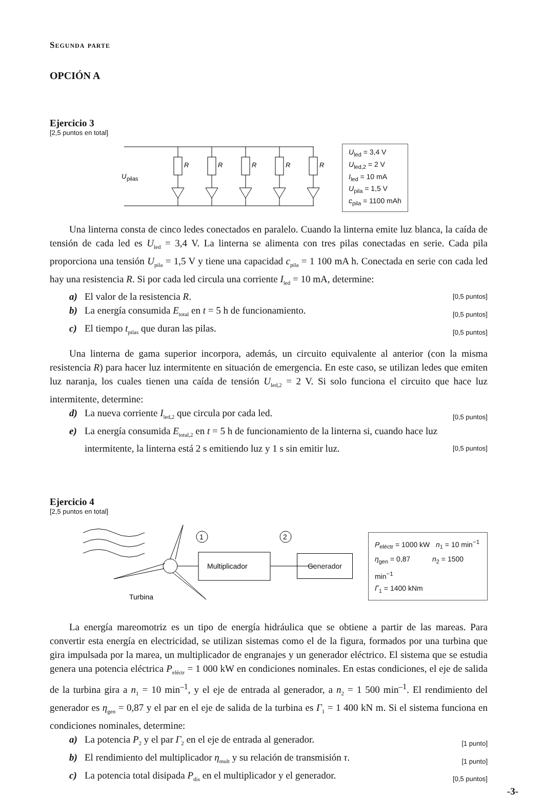Segunda parte
OPCIÓN A
Ejercicio 3
[2,5 puntos en total]
U
pilas
R
R
R
R
R
U<sub>led</sub> = 3,4 V
U<sub>led,2</sub> = 2 V
I<sub>led</sub> = 10 mA
U<sub>pila</sub> = 1,5 V
c<sub>pila</sub> = 1100 mAh
Una linterna consta de cinco ledes conectados en paralelo. Cuando la linterna emite luz blanca, la caída de tensión de cada led es U<sub>led</sub> = 3,4 V. La linterna se alimenta con tres pilas conectadas en serie. Cada pila proporciona una tensión U<sub>pila</sub> = 1,5 V y tiene una capacidad c<sub>pila</sub> = 1 100 mA h. Conectada en serie con cada led hay una resistencia R. Si por cada led circula una corriente I<sub>led</sub> = 10 mA, determine:
a) El valor de la resistencia R. [0,5 puntos]
b) La energía consumida E<sub>total</sub> en t = 5 h de funcionamiento. [0,5 puntos]
c) El tiempo t<sub>pilas</sub> que duran las pilas. [0,5 puntos]
Una linterna de gama superior incorpora, además, un circuito equivalente al anterior (con la misma resistencia R) para hacer luz intermitente en situación de emergencia. En este caso, se utilizan ledes que emiten luz naranja, los cuales tienen una caída de tensión U<sub>led,2</sub> = 2 V. Si solo funciona el circuito que hace luz intermitente, determine:
d) La nueva corriente I<sub>led,2</sub> que circula por cada led. [0,5 puntos]
e) La energía consumida E<sub>total,2</sub> en t = 5 h de funcionamiento de la linterna si, cuando hace luz intermitente, la linterna está 2 s emitiendo luz y 1 s sin emitir luz. [0,5 puntos]
Ejercicio 4
[2,5 puntos en total]
Multiplicador
1
2
Turbina
Generador
P<sub>eléctr</sub> = 1000 kW n<sub>1</sub> = 10 min<sup>−1</sup>
η<sub>gen</sub> = 0,87 n<sub>2</sub> = 1500 min<sup>−1</sup>
Γ<sub>1</sub> = 1400 kNm
La energía mareomotriz es un tipo de energía hidráulica que se obtiene a partir de las mareas. Para convertir esta energía en electricidad, se utilizan sistemas como el de la figura, formados por una turbina que gira impulsada por la marea, un multiplicador de engranajes y un generador eléctrico. El sistema que se estudia genera una potencia eléctrica P<sub>eléctr</sub> = 1 000 kW en condiciones nominales. En estas condiciones, el eje de salida de la turbina gira a n<sub>1</sub> = 10 min<sup>–1</sup>, y el eje de entrada al generador, a n<sub>2</sub> = 1 500 min<sup>–1</sup>. El rendimiento del generador es η<sub>gen</sub> = 0,87 y el par en el eje de salida de la turbina es Γ<sub>1</sub> = 1 400 kN m. Si el sistema funciona en condiciones nominales, determine:
a) La potencia P<sub>2</sub> y el par Γ<sub>2</sub> en el eje de entrada al generador. [1 punto]
b) El rendimiento del multiplicador η<sub>mult</sub> y su relación de transmisión τ. [1 punto]
c) La potencia total disipada P<sub>dis</sub> en el multiplicador y el generador. [0,5 puntos]
-3-